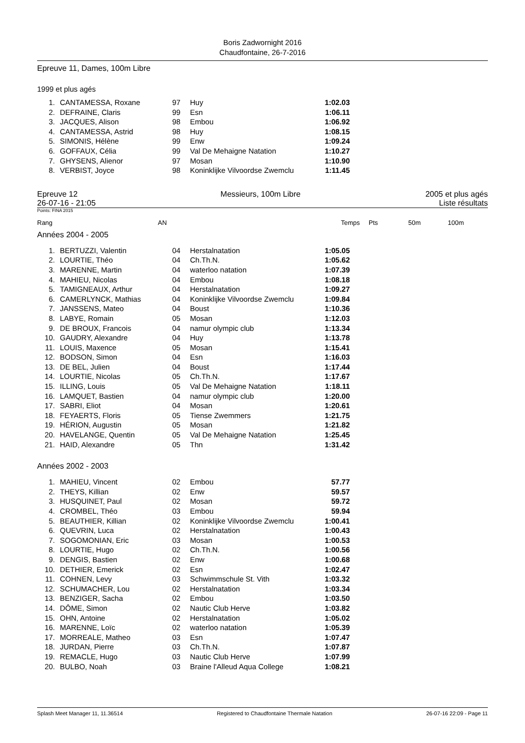Boris Zadwornight 2016
Chaudfontaine, 26-7-2016
Epreuve 11, Dames, 100m Libre
1999 et plus agés
| 1. | CANTAMESSA, Roxane | 97 | Huy | 1:02.03 |
| 2. | DEFRAINE, Claris | 99 | Esn | 1:06.11 |
| 3. | JACQUES, Alison | 98 | Embou | 1:06.92 |
| 4. | CANTAMESSA, Astrid | 98 | Huy | 1:08.15 |
| 5. | SIMONIS, Hélène | 99 | Enw | 1:09.24 |
| 6. | GOFFAUX, Célia | 99 | Val De Mehaigne Natation | 1:10.27 |
| 7. | GHYSENS, Alienor | 97 | Mosan | 1:10.90 |
| 8. | VERBIST, Joyce | 98 | Koninklijke Vilvoordse Zwemclu | 1:11.45 |
Epreuve 12
26-07-16 - 21:05
Messieurs, 100m Libre 2005 et plus agés
Liste résultats
Points: FINA 2015
Rang AN Temps Pts 50m 100m
Années 2004 - 2005
| 1. | BERTUZZI, Valentin | 04 | Herstalnatation | 1:05.05 |
| 2. | LOURTIE, Théo | 04 | Ch.Th.N. | 1:05.62 |
| 3. | MARENNE, Martin | 04 | waterloo natation | 1:07.39 |
| 4. | MAHIEU, Nicolas | 04 | Embou | 1:08.18 |
| 5. | TAMIGNEAUX, Arthur | 04 | Herstalnatation | 1:09.27 |
| 6. | CAMERLYNCK, Mathias | 04 | Koninklijke Vilvoordse Zwemclu | 1:09.84 |
| 7. | JANSSENS, Mateo | 04 | Boust | 1:10.36 |
| 8. | LABYE, Romain | 05 | Mosan | 1:12.03 |
| 9. | DE BROUX, Francois | 04 | namur olympic club | 1:13.34 |
| 10. | GAUDRY, Alexandre | 04 | Huy | 1:13.78 |
| 11. | LOUIS, Maxence | 05 | Mosan | 1:15.41 |
| 12. | BODSON, Simon | 04 | Esn | 1:16.03 |
| 13. | DE BEL, Julien | 04 | Boust | 1:17.44 |
| 14. | LOURTIE, Nicolas | 05 | Ch.Th.N. | 1:17.67 |
| 15. | ILLING, Louis | 05 | Val De Mehaigne Natation | 1:18.11 |
| 16. | LAMQUET, Bastien | 04 | namur olympic club | 1:20.00 |
| 17. | SABRI, Eliot | 04 | Mosan | 1:20.61 |
| 18. | FEYAERTS, Floris | 05 | Tiense Zwemmers | 1:21.75 |
| 19. | HÉRION, Augustin | 05 | Mosan | 1:21.82 |
| 20. | HAVELANGE, Quentin | 05 | Val De Mehaigne Natation | 1:25.45 |
| 21. | HAID, Alexandre | 05 | Thn | 1:31.42 |
Années 2002 - 2003
| 1. | MAHIEU, Vincent | 02 | Embou | 57.77 |
| 2. | THEYS, Killian | 02 | Enw | 59.57 |
| 3. | HUSQUINET, Paul | 02 | Mosan | 59.72 |
| 4. | CROMBEL, Théo | 03 | Embou | 59.94 |
| 5. | BEAUTHIER, Killian | 02 | Koninklijke Vilvoordse Zwemclu | 1:00.41 |
| 6. | QUEVRIN, Luca | 02 | Herstalnatation | 1:00.43 |
| 7. | SOGOMONIAN, Eric | 03 | Mosan | 1:00.53 |
| 8. | LOURTIE, Hugo | 02 | Ch.Th.N. | 1:00.56 |
| 9. | DENGIS, Bastien | 02 | Enw | 1:00.68 |
| 10. | DETHIER, Emerick | 02 | Esn | 1:02.47 |
| 11. | COHNEN, Levy | 03 | Schwimmschule St. Vith | 1:03.32 |
| 12. | SCHUMACHER, Lou | 02 | Herstalnatation | 1:03.34 |
| 13. | BENZIGER, Sacha | 02 | Embou | 1:03.50 |
| 14. | DÔME, Simon | 02 | Nautic Club Herve | 1:03.82 |
| 15. | OHN, Antoine | 02 | Herstalnatation | 1:05.02 |
| 16. | MARENNE, Loïc | 02 | waterloo natation | 1:05.39 |
| 17. | MORREALE, Matheo | 03 | Esn | 1:07.47 |
| 18. | JURDAN, Pierre | 03 | Ch.Th.N. | 1:07.87 |
| 19. | REMACLE, Hugo | 03 | Nautic Club Herve | 1:07.99 |
| 20. | BULBO, Noah | 03 | Braine l'Alleud Aqua College | 1:08.21 |
Splash Meet Manager 11, 11.36514 Registered to Chaudfontaine Thermale Natation 26-07-16 22:09 - Page 11